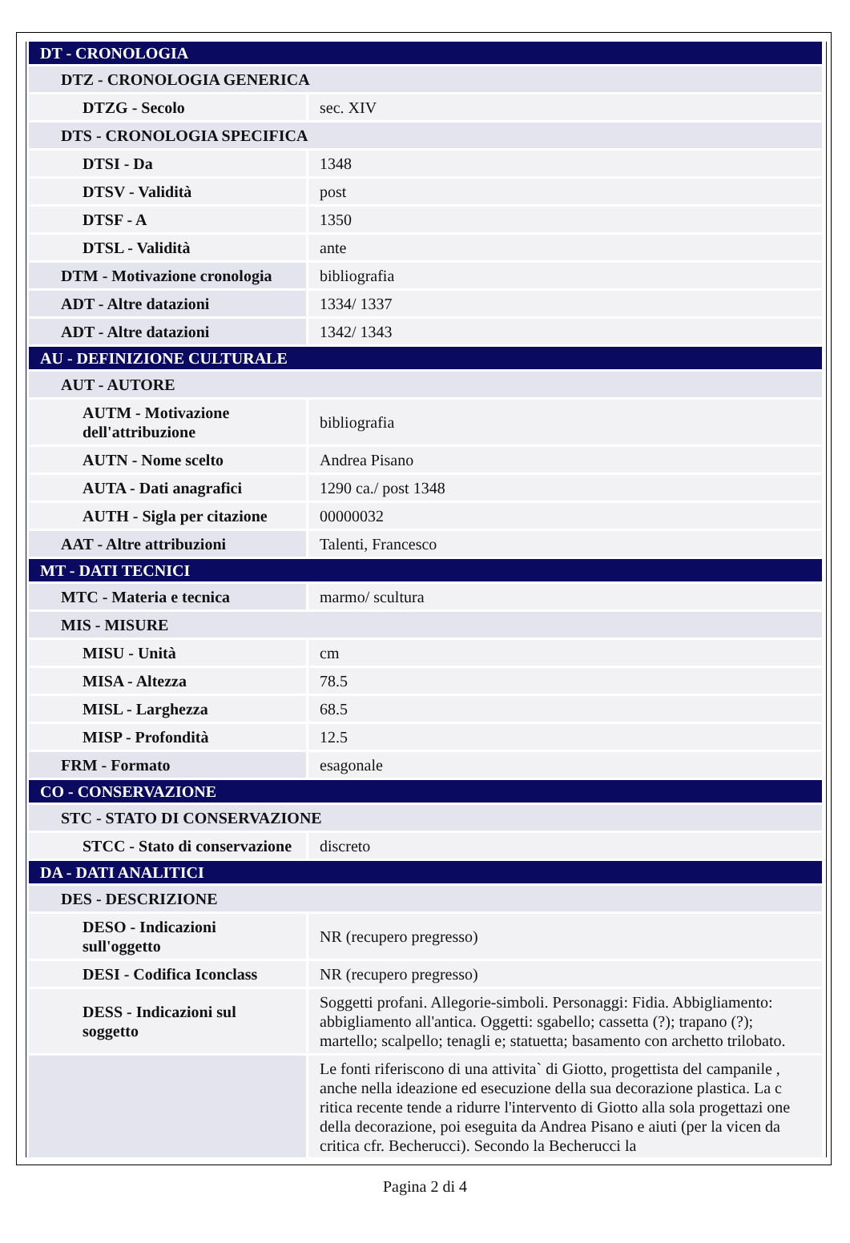| DT - CRONOLOGIA | |
| DTZ - CRONOLOGIA GENERICA | |
| DTZG - Secolo | sec. XIV |
| DTS - CRONOLOGIA SPECIFICA | |
| DTSI - Da | 1348 |
| DTSV - Validità | post |
| DTSF - A | 1350 |
| DTSL - Validità | ante |
| DTM - Motivazione cronologia | bibliografia |
| ADT - Altre datazioni | 1334/ 1337 |
| ADT - Altre datazioni | 1342/ 1343 |
| AU - DEFINIZIONE CULTURALE | |
| AUT - AUTORE | |
| AUTM - Motivazione dell'attribuzione | bibliografia |
| AUTN - Nome scelto | Andrea Pisano |
| AUTA - Dati anagrafici | 1290 ca./ post 1348 |
| AUTH - Sigla per citazione | 00000032 |
| AAT - Altre attribuzioni | Talenti, Francesco |
| MT - DATI TECNICI | |
| MTC - Materia e tecnica | marmo/ scultura |
| MIS - MISURE | |
| MISU - Unità | cm |
| MISA - Altezza | 78.5 |
| MISL - Larghezza | 68.5 |
| MISP - Profondità | 12.5 |
| FRM - Formato | esagonale |
| CO - CONSERVAZIONE | |
| STC - STATO DI CONSERVAZIONE | |
| STCC - Stato di conservazione | discreto |
| DA - DATI ANALITICI | |
| DES - DESCRIZIONE | |
| DESO - Indicazioni sull'oggetto | NR (recupero pregresso) |
| DESI - Codifica Iconclass | NR (recupero pregresso) |
| DESS - Indicazioni sul soggetto | Soggetti profani. Allegorie-simboli. Personaggi: Fidia. Abbigliamento: abbigliamento all'antica. Oggetti: sgabello; cassetta (?); trapano (?); martello; scalpello; tenagli e; statuetta; basamento con archetto trilobato. |
| | Le fonti riferiscono di una attivita` di Giotto, progettista del campanile , anche nella ideazione ed esecuzione della sua decorazione plastica. La c ritica recente tende a ridurre l'intervento di Giotto alla sola progettazi one della decorazione, poi eseguita da Andrea Pisano e aiuti (per la vicen da critica cfr. Becherucci). Secondo la Becherucci la |
Pagina 2 di 4